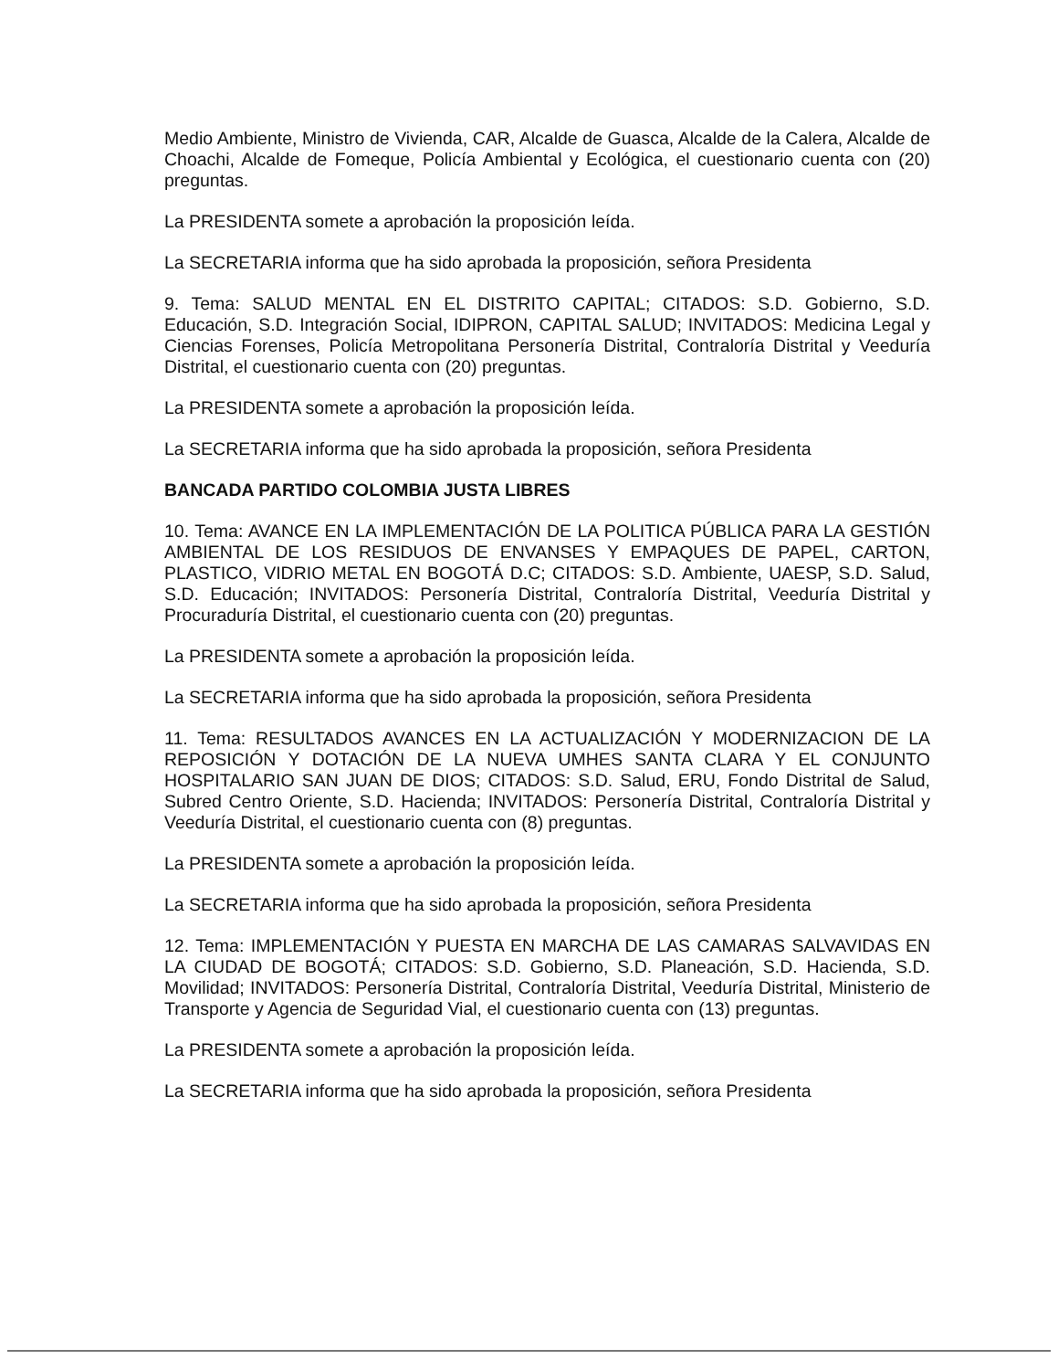Medio Ambiente, Ministro de Vivienda, CAR, Alcalde de Guasca, Alcalde de la Calera, Alcalde de Choachi, Alcalde de Fomeque, Policía Ambiental y Ecológica, el cuestionario cuenta con (20) preguntas.
La PRESIDENTA somete a aprobación la proposición leída.
La SECRETARIA informa que ha sido aprobada la proposición, señora Presidenta
9. Tema: SALUD MENTAL EN EL DISTRITO CAPITAL; CITADOS: S.D. Gobierno, S.D. Educación, S.D. Integración Social, IDIPRON, CAPITAL SALUD; INVITADOS: Medicina Legal y Ciencias Forenses, Policía Metropolitana Personería Distrital, Contraloría Distrital y Veeduría Distrital, el cuestionario cuenta con (20) preguntas.
La PRESIDENTA somete a aprobación la proposición leída.
La SECRETARIA informa que ha sido aprobada la proposición, señora Presidenta
BANCADA PARTIDO COLOMBIA JUSTA LIBRES
10. Tema: AVANCE EN LA IMPLEMENTACIÓN DE LA POLITICA PÚBLICA PARA LA GESTIÓN AMBIENTAL DE LOS RESIDUOS DE ENVANSES Y EMPAQUES DE PAPEL, CARTON, PLASTICO, VIDRIO METAL EN BOGOTÁ D.C; CITADOS: S.D. Ambiente, UAESP, S.D. Salud, S.D. Educación; INVITADOS: Personería Distrital, Contraloría Distrital, Veeduría Distrital y Procuraduría Distrital, el cuestionario cuenta con (20) preguntas.
La PRESIDENTA somete a aprobación la proposición leída.
La SECRETARIA informa que ha sido aprobada la proposición, señora Presidenta
11. Tema: RESULTADOS AVANCES EN LA ACTUALIZACIÓN Y MODERNIZACION DE LA REPOSICIÓN Y DOTACIÓN DE LA NUEVA UMHES SANTA CLARA Y EL CONJUNTO HOSPITALARIO SAN JUAN DE DIOS; CITADOS: S.D. Salud, ERU, Fondo Distrital de Salud, Subred Centro Oriente, S.D. Hacienda; INVITADOS: Personería Distrital, Contraloría Distrital y Veeduría Distrital, el cuestionario cuenta con (8) preguntas.
La PRESIDENTA somete a aprobación la proposición leída.
La SECRETARIA informa que ha sido aprobada la proposición, señora Presidenta
12. Tema: IMPLEMENTACIÓN Y PUESTA EN MARCHA DE LAS CAMARAS SALVAVIDAS EN LA CIUDAD DE BOGOTÁ; CITADOS: S.D. Gobierno, S.D. Planeación, S.D. Hacienda, S.D. Movilidad; INVITADOS: Personería Distrital, Contraloría Distrital, Veeduría Distrital, Ministerio de Transporte y Agencia de Seguridad Vial, el cuestionario cuenta con (13) preguntas.
La PRESIDENTA somete a aprobación la proposición leída.
La SECRETARIA informa que ha sido aprobada la proposición, señora Presidenta